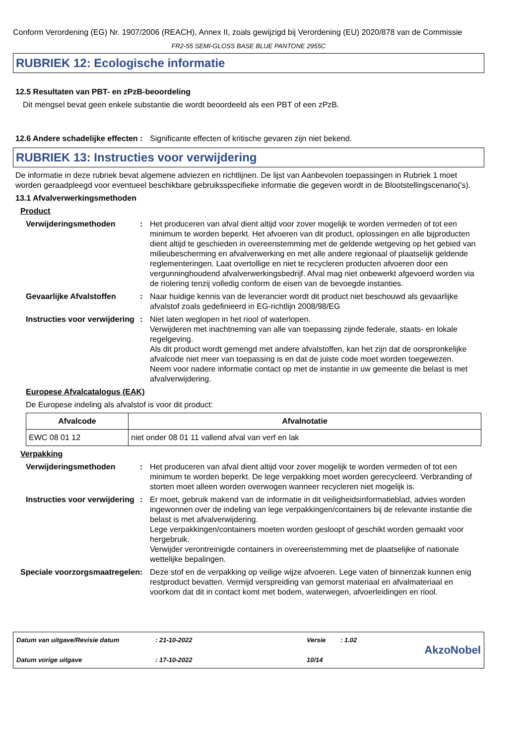Conform Verordening (EG) Nr. 1907/2006 (REACH), Annex II, zoals gewijzigd bij Verordening (EU) 2020/878 van de Commissie
FR2-55 SEMI-GLOSS BASE BLUE PANTONE 2955C
RUBRIEK 12: Ecologische informatie
12.5 Resultaten van PBT- en zPzB-beoordeling
Dit mengsel bevat geen enkele substantie die wordt beoordeeld als een PBT of een zPzB.
12.6 Andere schadelijke effecten
: Significante effecten of kritische gevaren zijn niet bekend.
RUBRIEK 13: Instructies voor verwijdering
De informatie in deze rubriek bevat algemene adviezen en richtlijnen. De lijst van Aanbevolen toepassingen in Rubriek 1 moet worden geraadpleegd voor eventueel beschikbare gebruiksspecifieke informatie die gegeven wordt in de Blootstellingscenario('s).
13.1 Afvalverwerkingsmethoden
Product
Verwijderingsmethoden : Het produceren van afval dient altijd voor zover mogelijk te worden vermeden of tot een minimum te worden beperkt. Het afvoeren van dit product, oplossingen en alle bijproducten dient altijd te geschieden in overeenstemming met de geldende wetgeving op het gebied van milieubescherming en afvalverwerking en met alle andere regionaal of plaatselijk geldende reglementeringen. Laat overtollige en niet te recycleren producten afvoeren door een vergunninghoudend afvalverwerkingsbedrijf. Afval mag niet onbewerkt afgevoerd worden via de riolering tenzij volledig conform de eisen van de bevoegde instanties.
Gevaarlijke Afvalstoffen
: Naar huidige kennis van de leverancier wordt dit product niet beschouwd als gevaarlijke afvalstof zoals gedefinieerd in EG-richtlijn 2008/98/EG
Instructies voor verwijdering
: Niet laten weglopen in het riool of waterlopen.
Verwijderen met inachtneming van alle van toepassing zijnde federale, staats- en lokale regelgeving.
Als dit product wordt gemengd met andere afvalstoffen, kan het zijn dat de oorspronkelijke afvalcode niet meer van toepassing is en dat de juiste code moet worden toegewezen.
Neem voor nadere informatie contact op met de instantie in uw gemeente die belast is met afvalverwijdering.
Europese Afvalcatalogus (EAK)
De Europese indeling als afvalstof is voor dit product:
| Afvalcode | Afvalnotatie |
| --- | --- |
| EWC 08 01 12 | niet onder 08 01 11 vallend afval van verf en lak |
Verpakking
Verwijderingsmethoden : Het produceren van afval dient altijd voor zover mogelijk te worden vermeden of tot een minimum te worden beperkt. De lege verpakking moet worden gerecycleerd. Verbranding of storten moet alleen worden overwogen wanneer recycleren niet mogelijk is.
Instructies voor verwijdering
: Er moet, gebruik makend van de informatie in dit veiligheidsinformatieblad, advies worden ingewonnen over de indeling van lege verpakkingen/containers bij de relevante instantie die belast is met afvalverwijdering.
Lege verpakkingen/containers moeten worden gesloopt of geschikt worden gemaakt voor hergebruik.
Verwijder verontreinigde containers in overeenstemming met de plaatselijke of nationale wettelijke bepalingen.
Speciale voorzorgsmaatregelen
: Deze stof en de verpakking op veilige wijze afvoeren. Lege vaten of binnenzak kunnen enig restproduct bevatten. Vermijd verspreiding van gemorst materiaal en afvalmateriaal en voorkom dat dit in contact komt met bodem, waterwegen, afvoerleidingen en riool.
Datum van uitgave/Revisie datum
Datum vorige uitgave
: 21-10-2022
: 17-10-2022
Versie
10/14
: 1.02
AkzoNobel